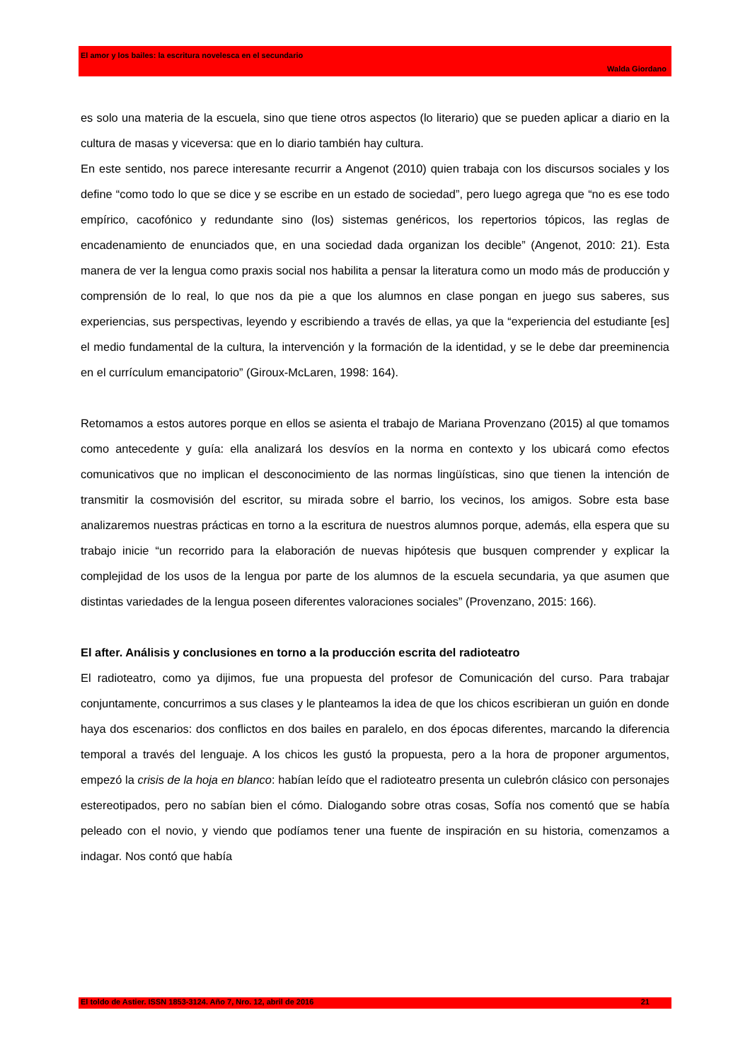El amor y los bailes: la escritura novelesca en el secundario
Walda Giordano
es solo una materia de la escuela, sino que tiene otros aspectos (lo literario) que se pueden aplicar a diario en la cultura de masas y viceversa: que en lo diario también hay cultura.
En este sentido, nos parece interesante recurrir a Angenot (2010) quien trabaja con los discursos sociales y los define “como todo lo que se dice y se escribe en un estado de sociedad”, pero luego agrega que “no es ese todo empírico, cacofónico y redundante sino (los) sistemas genéricos, los repertorios tópicos, las reglas de encadenamiento de enunciados que, en una sociedad dada organizan los decible” (Angenot, 2010: 21). Esta manera de ver la lengua como praxis social nos habilita a pensar la literatura como un modo más de producción y comprensión de lo real, lo que nos da pie a que los alumnos en clase pongan en juego sus saberes, sus experiencias, sus perspectivas, leyendo y escribiendo a través de ellas, ya que la “experiencia del estudiante [es] el medio fundamental de la cultura, la intervención y la formación de la identidad, y se le debe dar preeminencia en el currículum emancipatorio” (Giroux-McLaren, 1998: 164).
Retomamos a estos autores porque en ellos se asienta el trabajo de Mariana Provenzano (2015) al que tomamos como antecedente y guía: ella analizará los desvíos en la norma en contexto y los ubicará como efectos comunicativos que no implican el desconocimiento de las normas lingüísticas, sino que tienen la intención de transmitir la cosmovisión del escritor, su mirada sobre el barrio, los vecinos, los amigos. Sobre esta base analizaremos nuestras prácticas en torno a la escritura de nuestros alumnos porque, además, ella espera que su trabajo inicie “un recorrido para la elaboración de nuevas hipótesis que busquen comprender y explicar la complejidad de los usos de la lengua por parte de los alumnos de la escuela secundaria, ya que asumen que distintas variedades de la lengua poseen diferentes valoraciones sociales” (Provenzano, 2015: 166).
El after. Análisis y conclusiones en torno a la producción escrita del radioteatro
El radioteatro, como ya dijimos, fue una propuesta del profesor de Comunicación del curso. Para trabajar conjuntamente, concurrimos a sus clases y le planteamos la idea de que los chicos escribieran un guión en donde haya dos escenarios: dos conflictos en dos bailes en paralelo, en dos épocas diferentes, marcando la diferencia temporal a través del lenguaje. A los chicos les gustó la propuesta, pero a la hora de proponer argumentos, empezó la crisis de la hoja en blanco: habían leído que el radioteatro presenta un culebrón clásico con personajes estereotipados, pero no sabían bien el cómo. Dialogando sobre otras cosas, Sofía nos comentó que se había peleado con el novio, y viendo que podíamos tener una fuente de inspiración en su historia, comenzamos a indagar. Nos contó que había
El toldo de Astier. ISSN 1853-3124. Año 7, Nro. 12, abril de 2016 21